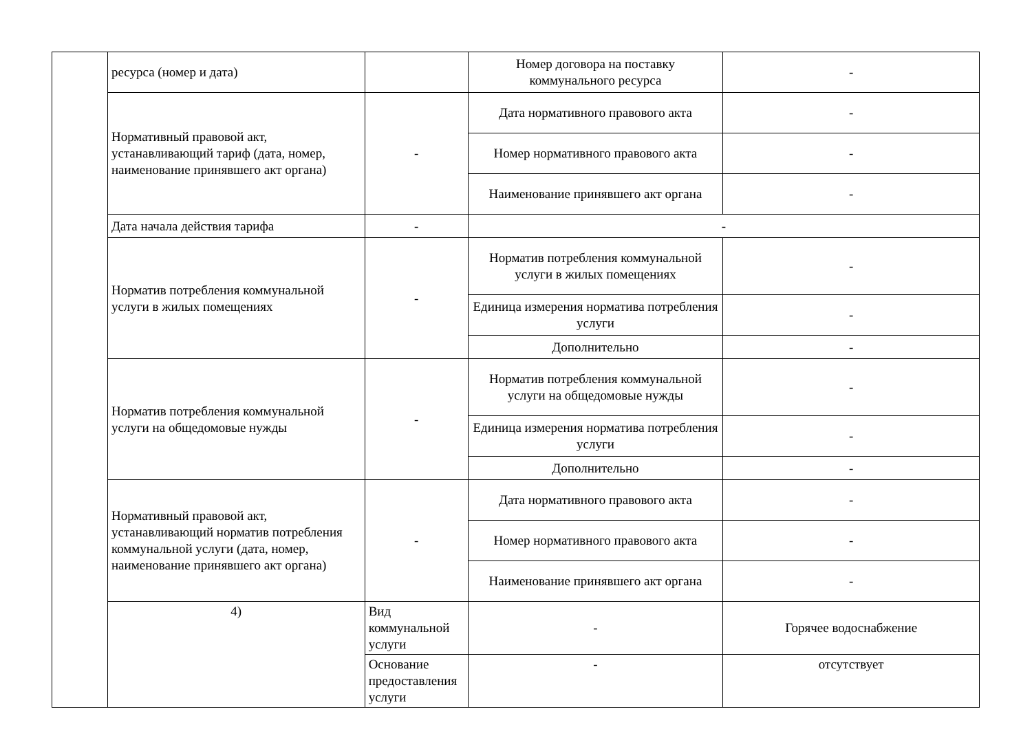| | ресурса (номер и дата) | | Номер договора на поставку коммунального ресурса | - |
| | Нормативный правовой акт, устанавливающий тариф (дата, номер, наименование принявшего акт органа) | - | Дата нормативного правового акта | - |
| | | | Номер нормативного правового акта | - |
| | | | Наименование принявшего акт органа | - |
| | Дата начала действия тарифа | - | - | |
| | Норматив потребления коммунальной услуги в жилых помещениях | - | Норматив потребления коммунальной услуги в жилых помещениях | - |
| | | | Единица измерения норматива потребления услуги | - |
| | | | Дополнительно | - |
| | Норматив потребления коммунальной услуги на общедомовые нужды | - | Норматив потребления коммунальной услуги на общедомовые нужды | - |
| | | | Единица измерения норматива потребления услуги | - |
| | | | Дополнительно | - |
| | Нормативный правовой акт, устанавливающий норматив потребления коммунальной услуги (дата, номер, наименование принявшего акт органа) | - | Дата нормативного правового акта | - |
| | | | Номер нормативного правового акта | - |
| | | | Наименование принявшего акт органа | - |
| | 4) | Вид коммунальной услуги | - | Горячее водоснабжение |
| | | Основание предоставления услуги | - | отсутствует |